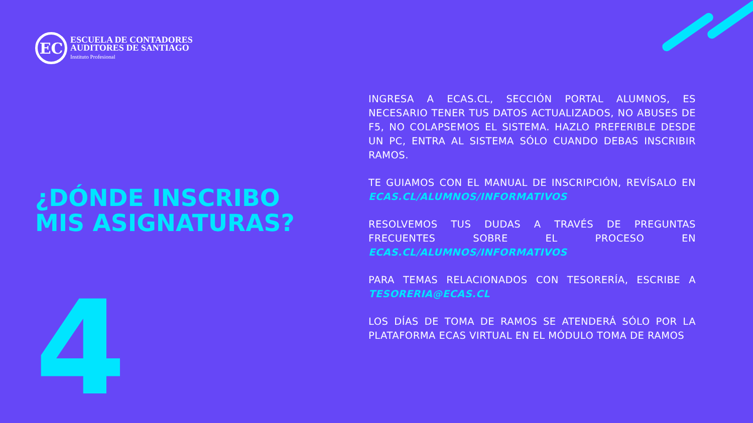EC
ESCUELA DE CONTADORES
AUDITORES DE SANTIAGO
Instituto Profesional
¿DÓNDE INSCRIBO MIS ASIGNATURAS?
4
INGRESA A ECAS.CL, SECCIÓN PORTAL ALUMNOS, ES NECESARIO TENER TUS DATOS ACTUALIZADOS, NO ABUSES DE F5, NO COLAPSEMOS EL SISTEMA. HAZLO PREFERIBLE DESDE UN PC, ENTRA AL SISTEMA SÓLO CUANDO DEBAS INSCRIBIR RAMOS.
TE GUIAMOS CON EL MANUAL DE INSCRIPCIÓN, REVÍSALO EN ECAS.CL/ALUMNOS/INFORMATIVOS
RESOLVEMOS TUS DUDAS A TRAVÉS DE PREGUNTAS FRECUENTES SOBRE EL PROCESO EN ECAS.CL/ALUMNOS/INFORMATIVOS
PARA TEMAS RELACIONADOS CON TESORERÍA, ESCRIBE A TESORERIA@ECAS.CL
LOS DÍAS DE TOMA DE RAMOS SE ATENDERÁ SÓLO POR LA PLATAFORMA ECAS VIRTUAL EN EL MÓDULO TOMA DE RAMOS